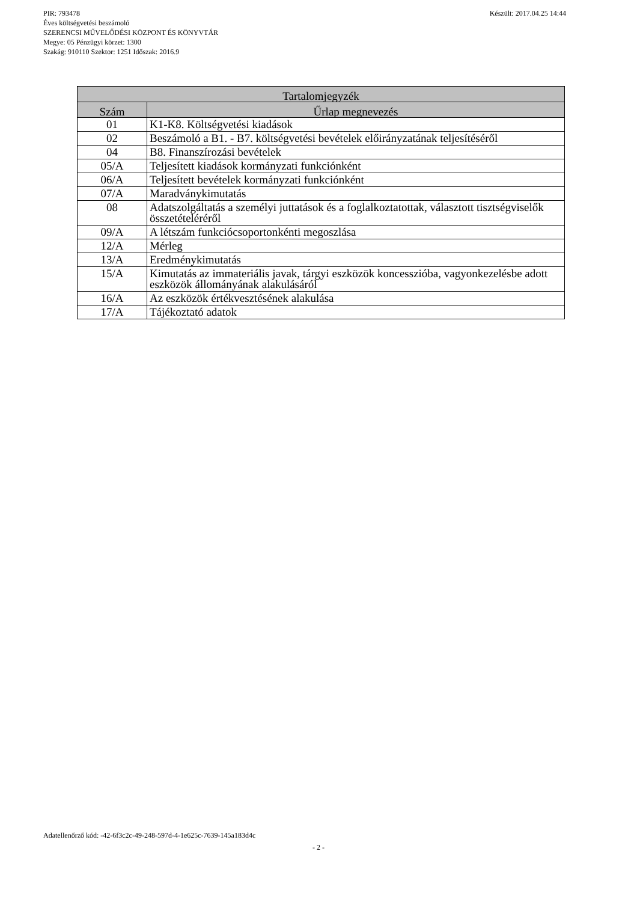Készült: 2017.04.25 14:44 PIR: 793478
Éves költségvetési beszámoló
SZERENCSI MŰVELŐDÉSI KÖZPONT ÉS KÖNYVTÁR
Megye: 05 Pénzügyi körzet: 1300
Szakág: 910110 Szektor: 1251 Időszak: 2016.9
| Tartalomjegyzék | |
| --- | --- |
| Szám | Űrlap megnevezés |
| 01 | K1-K8. Költségvetési kiadások |
| 02 | Beszámoló a B1. - B7. költségvetési bevételek előirányzatának teljesítéséről |
| 04 | B8. Finanszírozási bevételek |
| 05/A | Teljesített kiadások kormányzati funkciónként |
| 06/A | Teljesített bevételek kormányzati funkciónként |
| 07/A | Maradványkimutatás |
| 08 | Adatszolgáltatás a személyi juttatások és a foglalkoztatottak, választott tisztségviselők összetételéréről |
| 09/A | A létszám funkciócsoportonkénti megoszlása |
| 12/A | Mérleg |
| 13/A | Eredménykimutatás |
| 15/A | Kimutatás az immateriális javak, tárgyi eszközök koncesszióba, vagyonkezelésbe adott eszközök állományának alakulásáról |
| 16/A | Az eszközök értékvesztésének alakulása |
| 17/A | Tájékoztató adatok |
Adatellenőrző kód: -42-6f3c2c-49-248-597d-4-1e625c-7639-145a183d4c
- 2 -